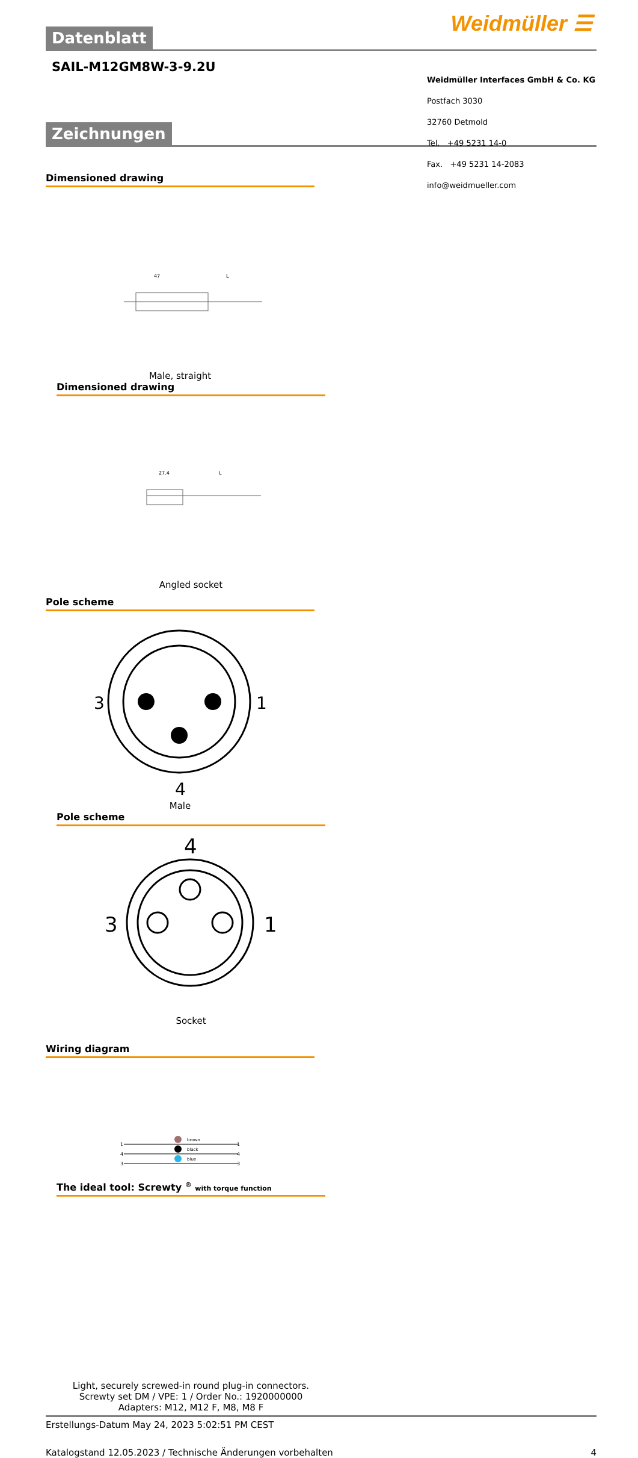Weidmüller ☰
Datenblatt
SAIL-M12GM8W-3-9.2U
Zeichnungen
Dimensioned drawing
47
L
Male, straight
Dimensioned drawing
27.4
L
Angled socket
Pole scheme
3
1
4
Male
Pole scheme
3
1
4
Socket
Wiring diagram
brown
black
blue
1
4
3
1
4
3
The ideal tool: Screwty <sup>®</sup> with torque function
Light, securely screwed-in round plug-in connectors. Screwty set DM / VPE: 1 / Order No.: 1920000000 Adapters: M12, M12 F, M8, M8 F
Erstellungs-Datum May 24, 2023 5:02:51 PM CEST
Katalogstand 12.05.2023 / Technische Änderungen vorbehalten 4
Weidmüller Interfaces GmbH & Co. KG
Postfach 3030
32760 Detmold
Tel. +49 5231 14-0
Fax. +49 5231 14-2083
info@weidmueller.com